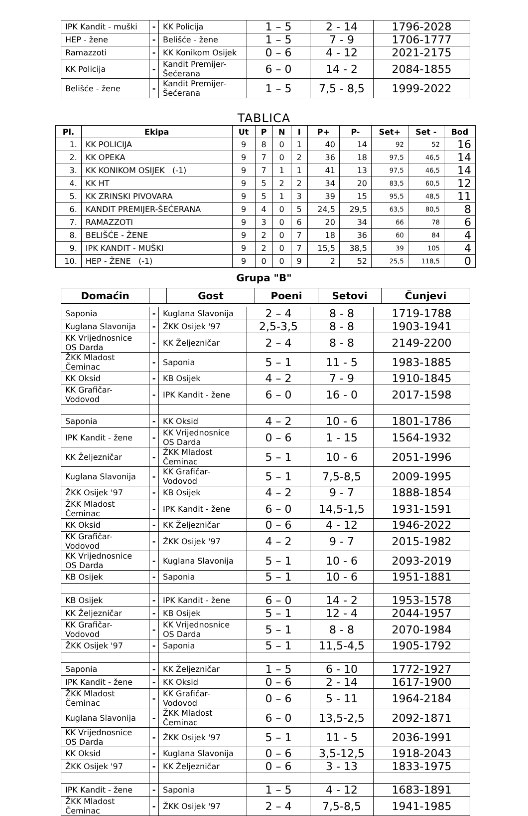| IPK Kandit - muški | - | KK Policija | 1 – 5 | 2 - 14 | 1796-2028 |
| HEP - žene | - | Belišće - žene | 1 – 5 | 7 - 9 | 1706-1777 |
| Ramazzoti | - | KK Konikom Osijek | 0 – 6 | 4 - 12 | 2021-2175 |
| KK Policija | - | Kandit Premijer-Šećerana | 6 – 0 | 14 - 2 | 2084-1855 |
| Belišće - žene | - | Kandit Premijer-Šećerana | 1 – 5 | 7,5 - 8,5 | 1999-2022 |
TABLICA
| Pl. | Ekipa | Ut | P | N | I | P+ | P- | Set+ | Set - | Bod |
| --- | --- | --- | --- | --- | --- | --- | --- | --- | --- | --- |
| 1. | KK POLICIJA | 9 | 8 | 0 | 1 | 40 | 14 | 92 | 52 | 16 |
| 2. | KK OPEKA | 9 | 7 | 0 | 2 | 36 | 18 | 97,5 | 46,5 | 14 |
| 3. | KK KONIKOM OSIJEK (-1) | 9 | 7 | 1 | 1 | 41 | 13 | 97,5 | 46,5 | 14 |
| 4. | KK HT | 9 | 5 | 2 | 2 | 34 | 20 | 83,5 | 60,5 | 12 |
| 5. | KK ZRINSKI PIVOVARA | 9 | 5 | 1 | 3 | 39 | 15 | 95,5 | 48,5 | 11 |
| 6. | KANDIT PREMIJER-ŠEĆERANA | 9 | 4 | 0 | 5 | 24,5 | 29,5 | 63,5 | 80,5 | 8 |
| 7. | RAMAZZOTI | 9 | 3 | 0 | 6 | 20 | 34 | 66 | 78 | 6 |
| 8. | BELIŠĆE - ŽENE | 9 | 2 | 0 | 7 | 18 | 36 | 60 | 84 | 4 |
| 9. | IPK KANDIT - MUŠKI | 9 | 2 | 0 | 7 | 15,5 | 38,5 | 39 | 105 | 4 |
| 10. | HEP - ŽENE (-1) | 9 | 0 | 0 | 9 | 2 | 52 | 25,5 | 118,5 | 0 |
Grupa "B"
| Domaćin | | Gost | Poeni | Setovi | Čunjevi |
| --- | --- | --- | --- | --- | --- |
| Saponia | - | Kuglana Slavonija | 2 – 4 | 8 - 8 | 1719-1788 |
| Kuglana Slavonija | - | ŽKK Osijek '97 | 2,5-3,5 | 8 - 8 | 1903-1941 |
| KK Vrijednosnice OS Darda | - | KK Željezničar | 2 – 4 | 8 - 8 | 2149-2200 |
| ŽKK Mladost Čeminac | - | Saponia | 5 – 1 | 11 - 5 | 1983-1885 |
| KK Oksid | - | KB Osijek | 4 – 2 | 7 - 9 | 1910-1845 |
| KK Grafičar-Vodovod | - | IPK Kandit - žene | 6 – 0 | 16 - 0 | 2017-1598 |
| Saponia | - | KK Oksid | 4 – 2 | 10 - 6 | 1801-1786 |
| IPK Kandit - žene | - | KK Vrijednosnice OS Darda | 0 – 6 | 1 - 15 | 1564-1932 |
| KK Željezničar | - | ŽKK Mladost Čeminac | 5 – 1 | 10 - 6 | 2051-1996 |
| Kuglana Slavonija | - | KK Grafičar-Vodovod | 5 – 1 | 7,5-8,5 | 2009-1995 |
| ŽKK Osijek '97 | - | KB Osijek | 4 – 2 | 9 - 7 | 1888-1854 |
| ŽKK Mladost Čeminac | - | IPK Kandit - žene | 6 – 0 | 14,5-1,5 | 1931-1591 |
| KK Oksid | - | KK Željezničar | 0 – 6 | 4 - 12 | 1946-2022 |
| KK Grafičar-Vodovod | - | ŽKK Osijek '97 | 4 – 2 | 9 - 7 | 2015-1982 |
| KK Vrijednosnice OS Darda | - | Kuglana Slavonija | 5 – 1 | 10 - 6 | 2093-2019 |
| KB Osijek | - | Saponia | 5 – 1 | 10 - 6 | 1951-1881 |
| KB Osijek | - | IPK Kandit - žene | 6 – 0 | 14 - 2 | 1953-1578 |
| KK Željezničar | - | KB Osijek | 5 – 1 | 12 - 4 | 2044-1957 |
| KK Grafičar-Vodovod | - | KK Vrijednosnice OS Darda | 5 – 1 | 8 - 8 | 2070-1984 |
| ŽKK Osijek '97 | - | Saponia | 5 – 1 | 11,5-4,5 | 1905-1792 |
| Saponia | - | KK Željezničar | 1 – 5 | 6 - 10 | 1772-1927 |
| IPK Kandit - žene | - | KK Oksid | 0 – 6 | 2 - 14 | 1617-1900 |
| ŽKK Mladost Čeminac | - | KK Grafičar-Vodovod | 0 – 6 | 5 - 11 | 1964-2184 |
| Kuglana Slavonija | - | ŽKK Mladost Čeminac | 6 – 0 | 13,5-2,5 | 2092-1871 |
| KK Vrijednosnice OS Darda | - | ŽKK Osijek '97 | 5 – 1 | 11 - 5 | 2036-1991 |
| KK Oksid | - | Kuglana Slavonija | 0 – 6 | 3,5-12,5 | 1918-2043 |
| ŽKK Osijek '97 | - | KK Željezničar | 0 – 6 | 3 - 13 | 1833-1975 |
| IPK Kandit - žene | - | Saponia | 1 – 5 | 4 - 12 | 1683-1891 |
| ŽKK Mladost Čeminac | - | ŽKK Osijek '97 | 2 – 4 | 7,5-8,5 | 1941-1985 |